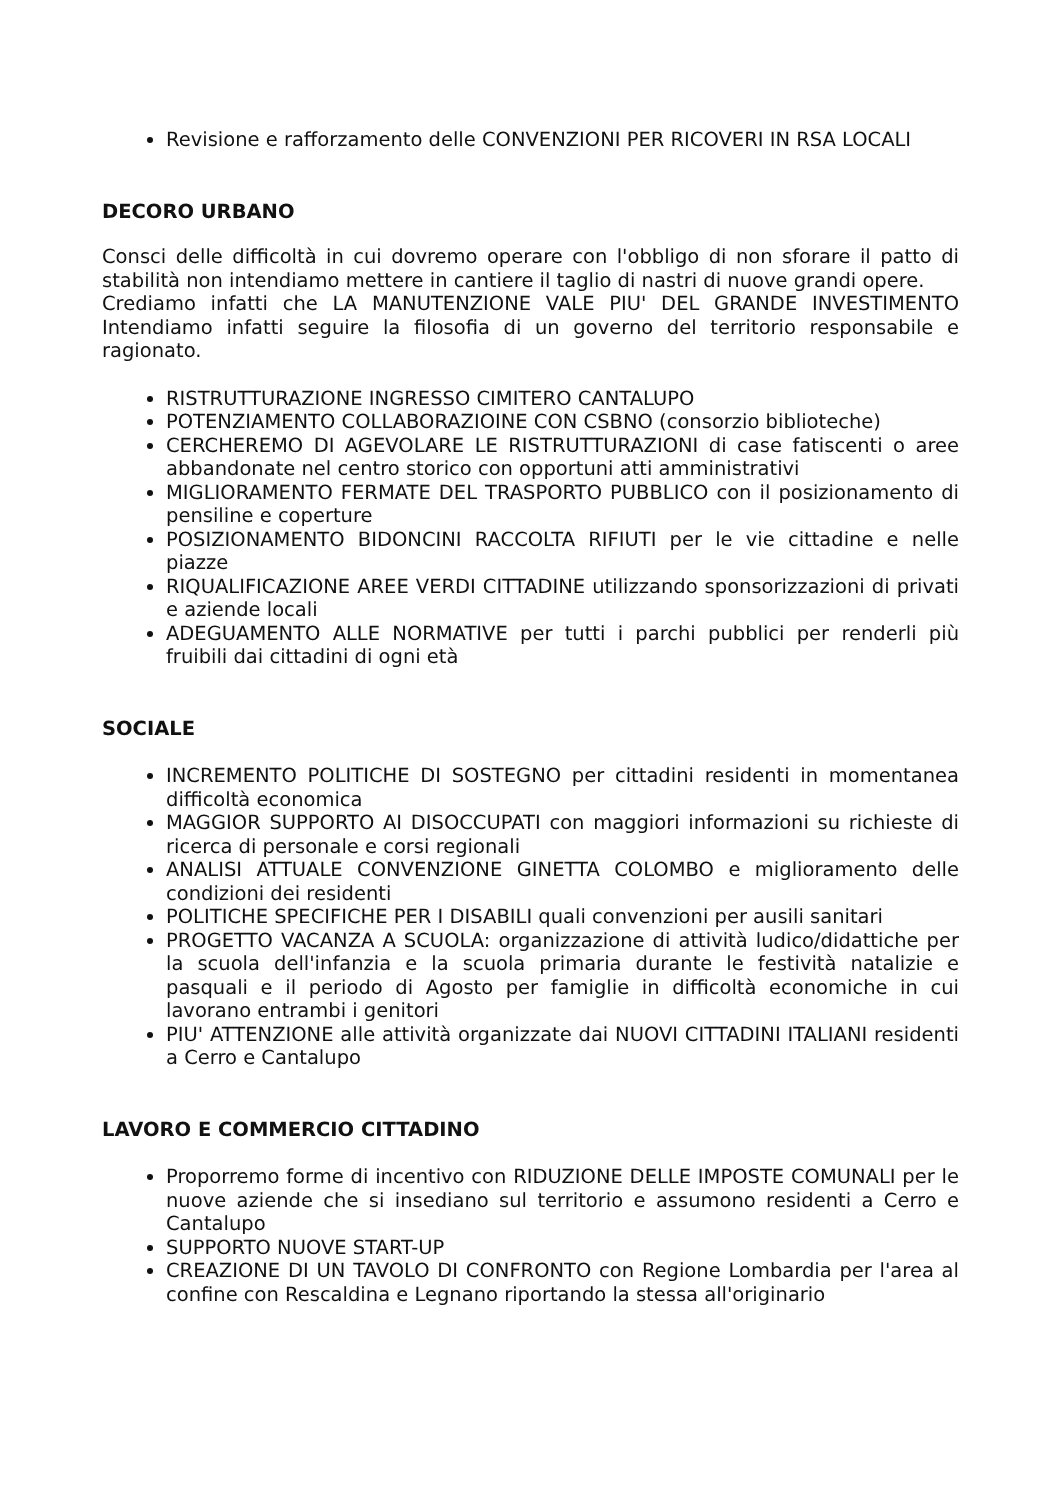Revisione e rafforzamento delle CONVENZIONI PER RICOVERI IN RSA LOCALI
DECORO URBANO
Consci delle difficoltà in cui dovremo operare con l'obbligo di non sforare il patto di stabilità non intendiamo mettere in cantiere il taglio di nastri di nuove grandi opere.
Crediamo infatti che LA MANUTENZIONE VALE PIU' DEL GRANDE INVESTIMENTO Intendiamo infatti seguire la filosofia di un governo del territorio responsabile e ragionato.
RISTRUTTURAZIONE INGRESSO CIMITERO CANTALUPO
POTENZIAMENTO COLLABORAZIOINE CON CSBNO (consorzio biblioteche)
CERCHEREMO DI AGEVOLARE LE RISTRUTTURAZIONI di case fatiscenti o aree abbandonate nel centro storico con opportuni atti amministrativi
MIGLIORAMENTO FERMATE DEL TRASPORTO PUBBLICO con il posizionamento di pensiline e coperture
POSIZIONAMENTO BIDONCINI RACCOLTA RIFIUTI per le vie cittadine e nelle piazze
RIQUALIFICAZIONE AREE VERDI CITTADINE utilizzando sponsorizzazioni di privati e aziende locali
ADEGUAMENTO ALLE NORMATIVE per tutti i parchi pubblici per renderli più fruibili dai cittadini di ogni età
SOCIALE
INCREMENTO POLITICHE DI SOSTEGNO per cittadini residenti in momentanea difficoltà economica
MAGGIOR SUPPORTO AI DISOCCUPATI con maggiori informazioni su richieste di ricerca di personale e corsi regionali
ANALISI ATTUALE CONVENZIONE GINETTA COLOMBO e miglioramento delle condizioni dei residenti
POLITICHE SPECIFICHE PER I DISABILI quali convenzioni per ausili sanitari
PROGETTO VACANZA A SCUOLA: organizzazione di attività ludico/didattiche per la scuola dell'infanzia e la scuola primaria durante le festività natalizie e pasquali e il periodo di Agosto per famiglie in difficoltà economiche in cui lavorano entrambi i genitori
PIU' ATTENZIONE alle attività organizzate dai NUOVI CITTADINI ITALIANI residenti a Cerro e Cantalupo
LAVORO E COMMERCIO CITTADINO
Proporremo forme di incentivo con RIDUZIONE DELLE IMPOSTE COMUNALI per le nuove aziende che si insediano sul territorio e assumono residenti a Cerro e Cantalupo
SUPPORTO NUOVE START-UP
CREAZIONE DI UN TAVOLO DI CONFRONTO con Regione Lombardia per l'area al confine con Rescaldina e Legnano riportando la stessa all'originario